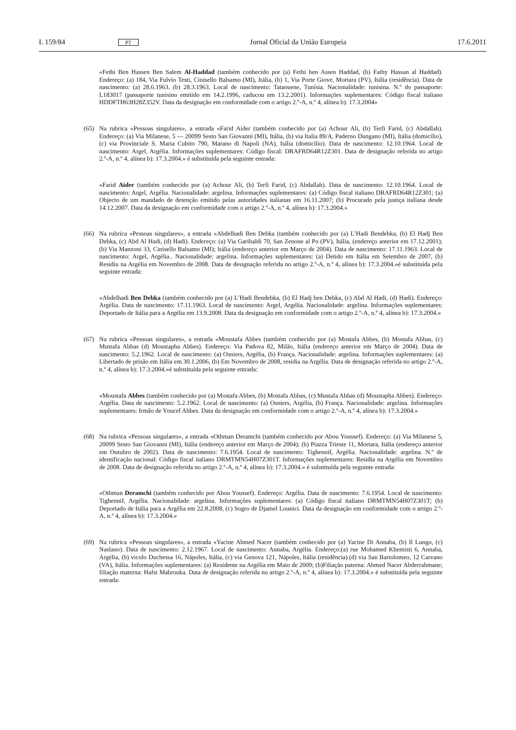L 159/84 PT Jornal Oficial da União Europeia 17.6.2011
«Fethi Ben Hassen Ben Salem Al-Haddad (também conhecido por (a) Fethi ben Assen Haddad, (b) Fathy Hassan al Haddad). Endereço: (a) 184, Via Fulvio Testi, Cinisello Balsamo (MI), Itália, (b) 1, Via Porte Giove, Mortara (PV), Itália (residência). Data de nascimento: (a) 28.6.1963. (b) 28.3.1963. Local de nascimento: Tataouene, Tunísia. Nacionalidade: tunisina. N.º do passaporte: L183017 (passaporte tunisino emitido em 14.2.1996, caducou em 13.2.2001). Informações suplementares: Código fiscal italiano HDDFTH63H28Z352V. Data da designação em conformidade com o artigo 2.º-A, n.º 4, alínea b): 17.3.2004»
(65)
Na rubrica «Pessoas singulares», a entrada «Farid Aider (também conhecido por (a) Achour Ali, (b) Terfi Farid, (c) Abdallah). Endereço: (a) Via Milanese, 5 — 20099 Sesto San Giovanni (MI), Itália, (b) via Italia 89/A, Paderno Dungano (MI), Itália (domicílio), (c) via Provinciale S. Maria Cubito 790, Marano di Napoli (NA), Itália (domicílio). Data de nascimento: 12.10.1964. Local de nascimento: Argel, Argélia. Informações suplementares: Código fiscal: DRAFRD64R12Z301. Data de designação referida no artigo 2.º-A, n.º 4, alínea b): 17.3.2004.» é substituída pela seguinte entrada:
«Farid Aider (também conhecido por (a) Achour Ali, (b) Terfi Farid, (c) Abdallah). Data de nascimento: 12.10.1964. Local de nascimento: Argel, Argélia. Nacionalidade: argelina. Informações suplementares: (a) Código fiscal italiano DRAFRD64R12Z301; (a) Objecto de um mandado de detenção emitido pelas autoridades italianas em 16.11.2007; (b) Procurado pela justiça italiana desde 14.12.2007. Data da designação em conformidade com o artigo 2.º-A, n.º 4, alínea b): 17.3.2004.»
(66)
Na rubrica «Pessoas singulares», a entrada «Abdelhadi Ben Debka (também conhecido por (a) L’Hadi Bendebka, (b) El Hadj Ben Debka, (c) Abd Al Hadi, (d) Hadi). Endereço: (a) Via Garibaldi 70, San Zenone al Po (PV), Itália, (endereço anterior em 17.12.2001); (b) Via Manzoni 33, Cinisello Balsamo (MI); Itália (endereço anterior em Março de 2004). Data de nascimento: 17.11.1963. Local de nascimento: Argel, Argélia.. Nacionalidade: argelina. Informações suplementares: (a) Detido em Itália em Setembro de 2007, (b) Residiu na Argélia em Novembro de 2008. Data de designação referida no artigo 2.º-A, n.º 4, alínea b): 17.3.2004.»é substituída pela seguinte entrada:
«Abdelhadi Ben Debka (também conhecido por (a) L’Hadi Bendebka, (b) El Hadj ben Debka, (c) Abd Al Hadi, (d) Hadi). Endereço: Argélia. Data de nascimento: 17.11.1963. Local de nascimento: Argel, Argélia. Nacionalidade: argelina. Informações suplementares: Deportado de Itália para a Argélia em 13.9.2008. Data da designação em conformidade com o artigo 2.º-A, n.º 4, alínea b): 17.3.2004.»
(67)
Na rubrica «Pessoas singulares», a entrada «Moustafa Abbes (também conhecido por (a) Mostafa Abbes, (b) Mostafa Abbas, (c) Mustafa Abbas (d) Moustapha Abbes). Endereço: Via Padova 82, Milão, Itália (endereço anterior em Março de 2004). Data de nascimento: 5.2.1962. Local de nascimento: (a) Osniers, Argélia, (b) França. Nacionalidade: argelina. Informações suplementares: (a) Libertado de prisão em Itália em 30.1.2006, (b) Em Novembro de 2008, residia na Argélia. Data de designação referida no artigo 2.º-A, n.º 4, alínea b): 17.3.2004.»é substituída pela seguinte entrada:
«Moustafa Abbes (também conhecido por (a) Mostafa Abbes, (b) Mostafa Abbas, (c) Mustafa Abbas (d) Moustapha Abbes). Endereço: Argélia. Data de nascimento: 5.2.1962. Local de nascimento: (a) Osniers, Argélia, (b) França. Nacionalidade: argelina. Informações suplementares: Irmão de Youcef Abbes. Data da designação em conformidade com o artigo 2.º-A, n.º 4, alínea b): 17.3.2004.»
(68)
Na rubrica «Pessoas singulares», a entrada «Othman Deramchi (também conhecido por Abou Youssef). Endereço: (a) Via Milanese 5, 20099 Sesto San Giovanni (MI), Itália (endereço anterior em Março de 2004); (b) Piazza Trieste 11, Mortara, Itália (endereço anterior em Outubro de 2002). Data de nascimento: 7.6.1954. Local de nascimento: Tighennif, Argélia. Nacionalidade: argelina. N.º de identificação nacional: Código fiscal italiano DRMTMN54H07Z301T. Informações suplementares: Residia na Argélia em Novembro de 2008. Data de designação referida no artigo 2.º-A, n.º 4, alínea b): 17.3.2004.» é substituída pela seguinte entrada:
«Othman Deramchi (também conhecido por Abou Youssef). Endereço: Argélia. Data de nascimento: 7.6.1954. Local de nascimento: Tighennif, Argélia. Nacionalidade: argelina. Informações suplementares: (a) Código fiscal italiano DRMTMN54H07Z301T; (b) Deportado de Itália para a Argélia em 22.8.2008, (c) Sogro de Djamel Lounici. Data da designação em conformidade com o artigo 2.º-A, n.º 4, alínea b): 17.3.2004.»
(69)
Na rubrica «Pessoas singulares», a entrada «Yacine Ahmed Nacer (também conhecido por (a) Yacine Di Annaba, (b) Il Lungo, (c) Naslano). Data de nascimento: 2.12.1967. Local de nascimento: Annaba, Argélia. Endereço:(a) rue Mohamed Khemisti 6, Annaba, Argélia, (b) vicolo Duchessa 16, Nápoles, Itália, (c) via Genova 121, Nápoles, Itália (residência).(d) via San Bartolomeo, 12 Carvano (VA), Itália. Informações suplementares: (a) Residente na Argélia em Maio de 2009; (b)Filiação paterna: Ahmed Nacer Abderrahmane; filiação materna: Hafsi Mabrouka. Data de designação referida no artigo 2.º-A, n.º 4, alínea b): 17.3.2004.» é substituída pela seguinte entrada: